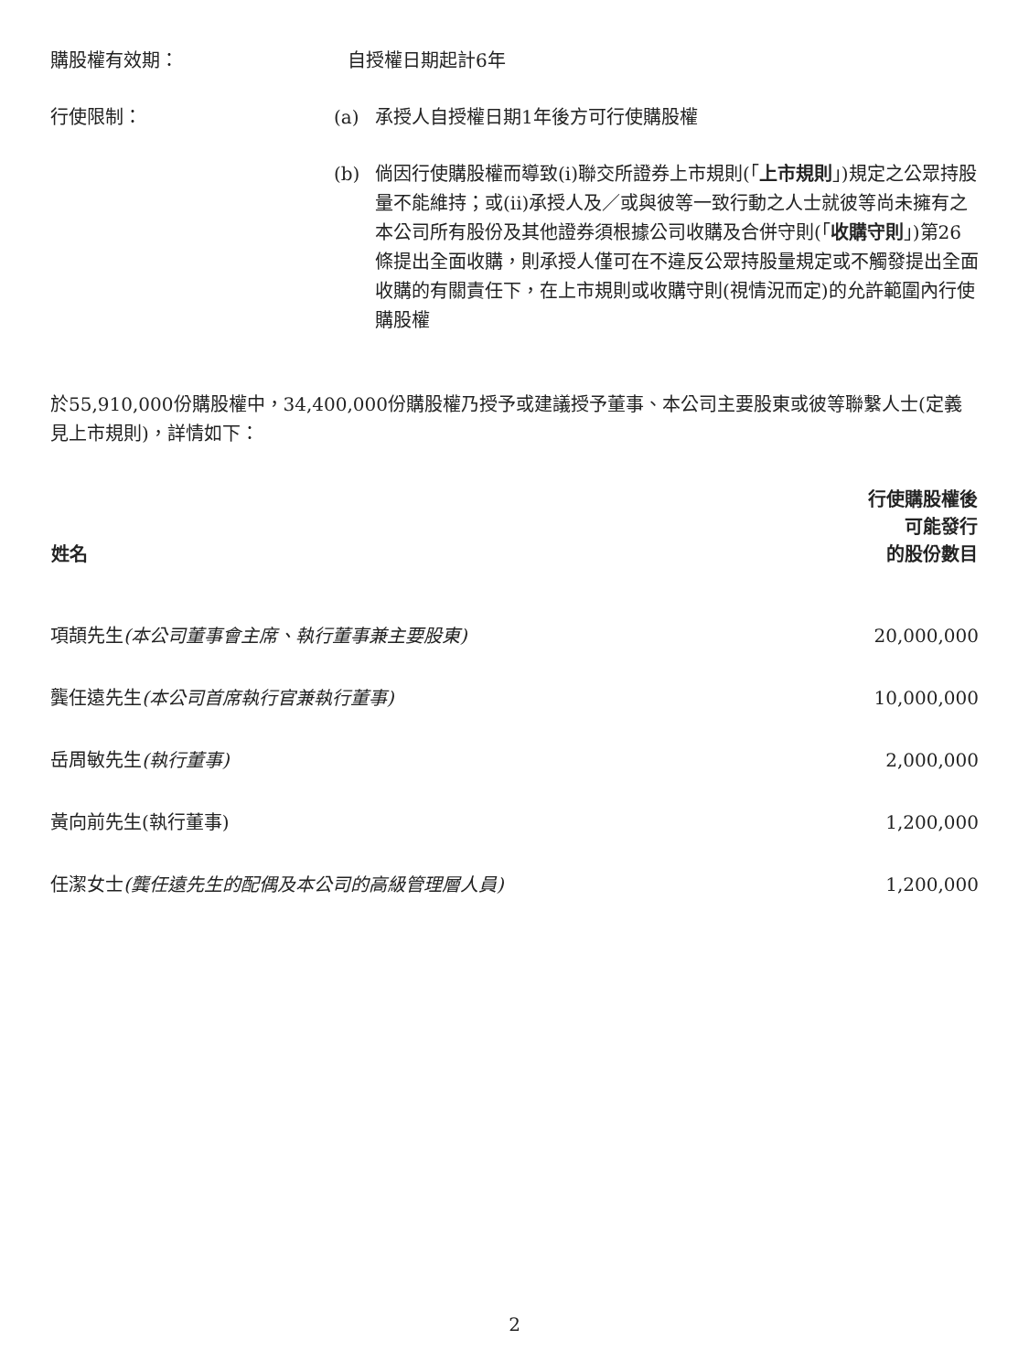購股權有效期： 自授權日期起計6年
行使限制：
(a) 承授人自授權日期1年後方可行使購股權
(b) 倘因行使購股權而導致(i)聯交所證券上市規則(「上市規則」)規定之公眾持股量不能維持；或(ii)承授人及／或與彼等一致行動之人士就彼等尚未擁有之本公司所有股份及其他證券須根據公司收購及合併守則(「收購守則」)第26條提出全面收購，則承授人僅可在不違反公眾持股量規定或不觸發提出全面收購的有關責任下，在上市規則或收購守則(視情況而定)的允許範圍內行使購股權
於55,910,000份購股權中，34,400,000份購股權乃授予或建議授予董事、本公司主要股東或彼等聯繫人士(定義見上市規則)，詳情如下：
| 姓名 | 行使購股權後 可能發行 的股份數目 |
| --- | --- |
| 項頡先生 (本公司董事會主席、執行董事兼主要股東) | 20,000,000 |
| 龔任遠先生 (本公司首席執行官兼執行董事) | 10,000,000 |
| 岳周敏先生 (執行董事) | 2,000,000 |
| 黃向前先生(執行董事) | 1,200,000 |
| 任潔女士 (龔任遠先生的配偶及本公司的高級管理層人員) | 1,200,000 |
2